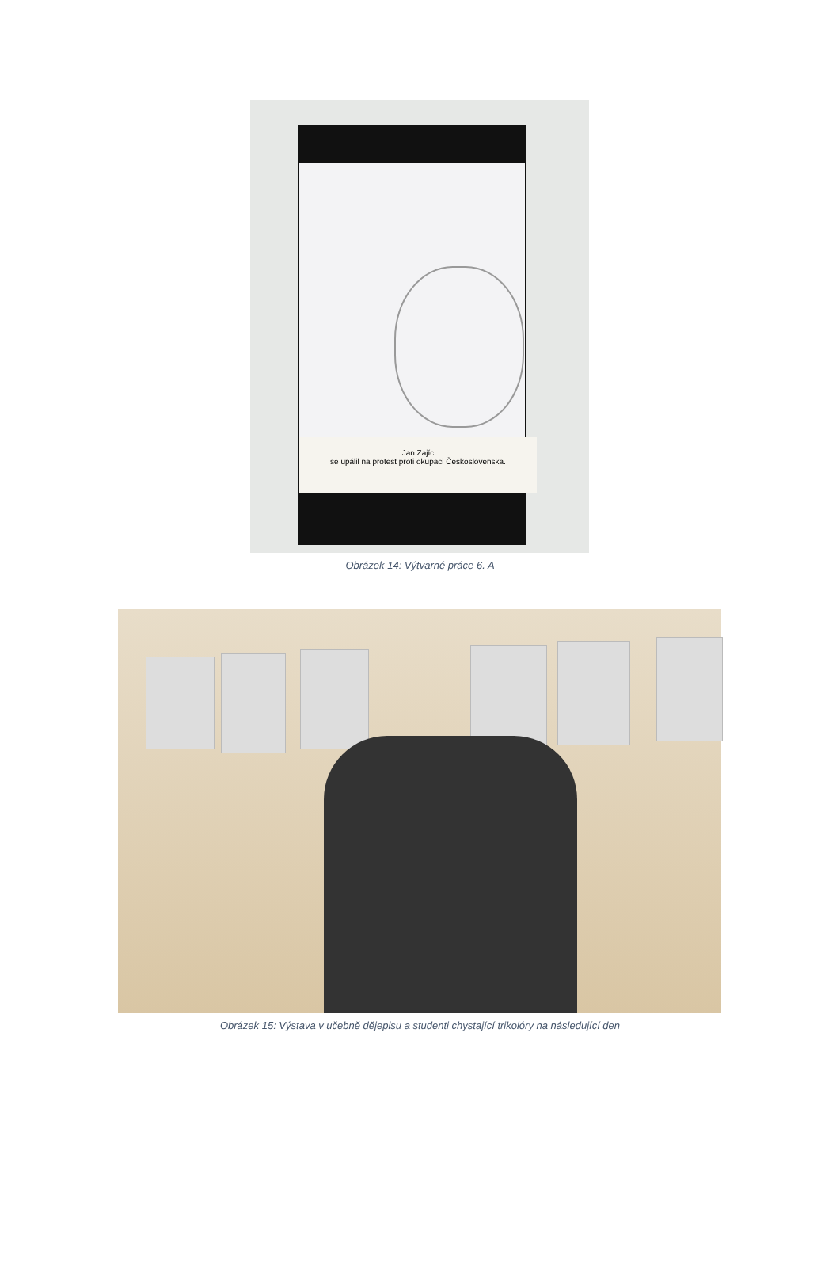Jan Zajíc
se upálil na protest proti okupaci Československa.
Obrázek 14: Výtvarné práce 6. A
Obrázek 15: Výstava v učebně dějepisu a studenti chystající trikolóry na následující den